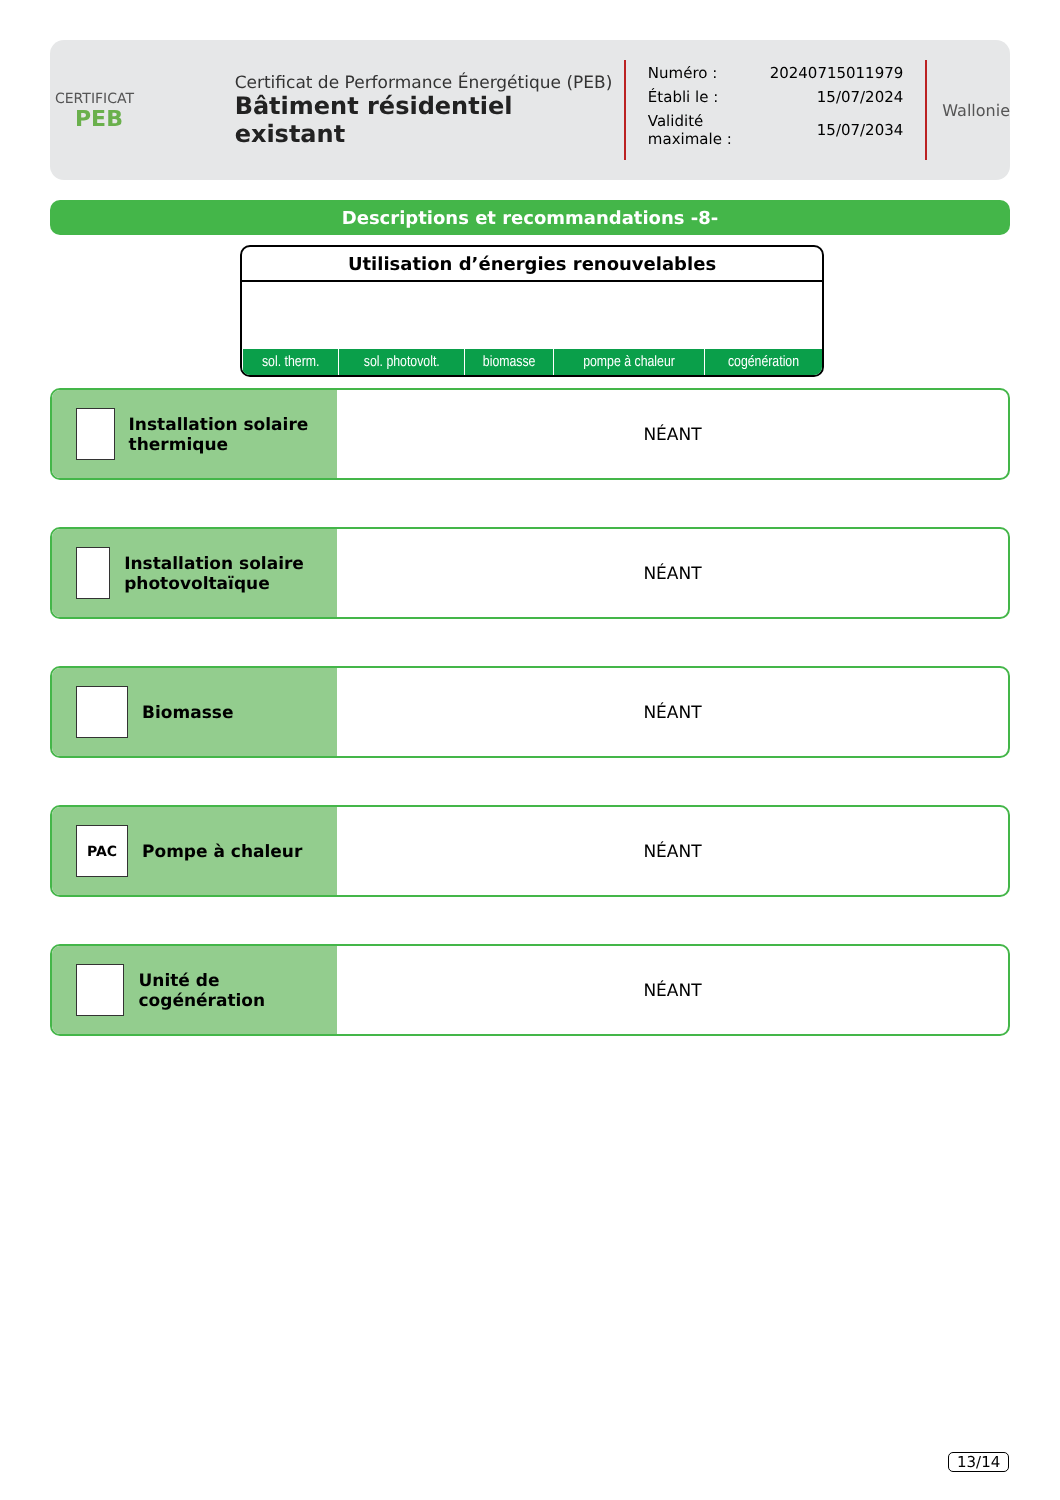CERTIFICAT
PEB
Certificat de Performance Énergétique (PEB)
Bâtiment résidentiel existant
| Numéro : | 20240715011979 |
| Établi le : | 15/07/2024 |
| Validité maximale : | 15/07/2034 |
Wallonie
Descriptions et recommandations -8-
Utilisation d’énergies renouvelables
| sol. therm. | sol. photovolt. | biomasse | pompe à chaleur | cogénération |
Installation solaire thermique
NÉANT
Installation solaire photovoltaïque
NÉANT
Biomasse NÉANT
PAC
Pompe à chaleur
NÉANT
Unité de cogénération NÉANT
13/14